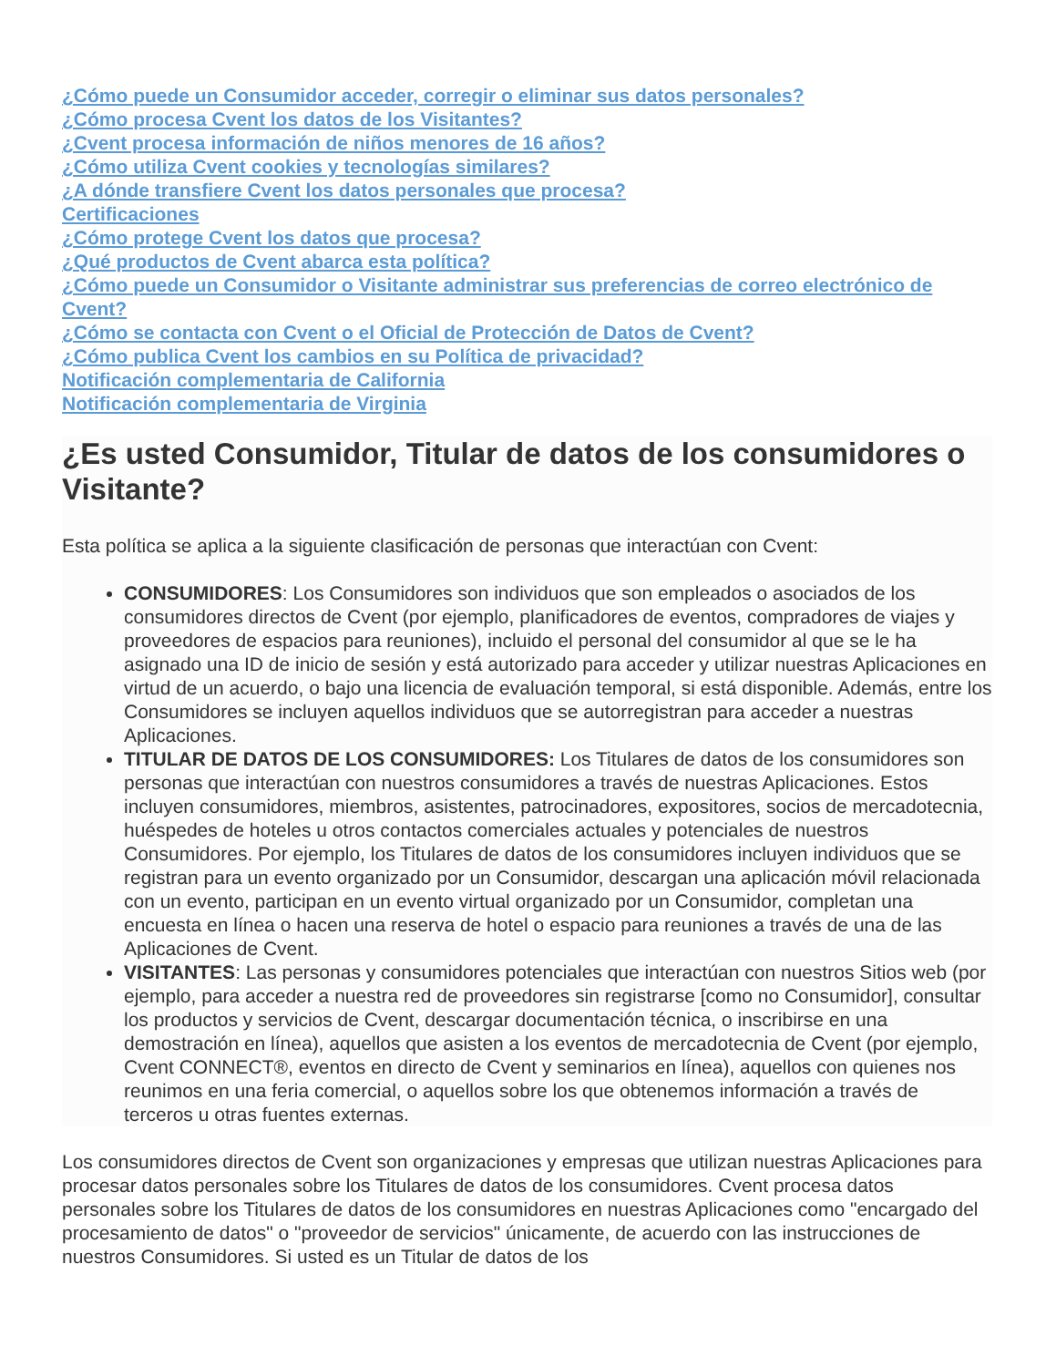¿Cómo puede un Consumidor acceder, corregir o eliminar sus datos personales?
¿Cómo procesa Cvent los datos de los Visitantes?
¿Cvent procesa información de niños menores de 16 años?
¿Cómo utiliza Cvent cookies y tecnologías similares?
¿A dónde transfiere Cvent los datos personales que procesa?
Certificaciones
¿Cómo protege Cvent los datos que procesa?
¿Qué productos de Cvent abarca esta política?
¿Cómo puede un Consumidor o Visitante administrar sus preferencias de correo electrónico de Cvent?
¿Cómo se contacta con Cvent o el Oficial de Protección de Datos de Cvent?
¿Cómo publica Cvent los cambios en su Política de privacidad?
Notificación complementaria de California
Notificación complementaria de Virginia
¿Es usted Consumidor, Titular de datos de los consumidores o Visitante?
Esta política se aplica a la siguiente clasificación de personas que interactúan con Cvent:
CONSUMIDORES: Los Consumidores son individuos que son empleados o asociados de los consumidores directos de Cvent (por ejemplo, planificadores de eventos, compradores de viajes y proveedores de espacios para reuniones), incluido el personal del consumidor al que se le ha asignado una ID de inicio de sesión y está autorizado para acceder y utilizar nuestras Aplicaciones en virtud de un acuerdo, o bajo una licencia de evaluación temporal, si está disponible. Además, entre los Consumidores se incluyen aquellos individuos que se autorregistran para acceder a nuestras Aplicaciones.
TITULAR DE DATOS DE LOS CONSUMIDORES: Los Titulares de datos de los consumidores son personas que interactúan con nuestros consumidores a través de nuestras Aplicaciones. Estos incluyen consumidores, miembros, asistentes, patrocinadores, expositores, socios de mercadotecnia, huéspedes de hoteles u otros contactos comerciales actuales y potenciales de nuestros Consumidores. Por ejemplo, los Titulares de datos de los consumidores incluyen individuos que se registran para un evento organizado por un Consumidor, descargan una aplicación móvil relacionada con un evento, participan en un evento virtual organizado por un Consumidor, completan una encuesta en línea o hacen una reserva de hotel o espacio para reuniones a través de una de las Aplicaciones de Cvent.
VISITANTES: Las personas y consumidores potenciales que interactúan con nuestros Sitios web (por ejemplo, para acceder a nuestra red de proveedores sin registrarse [como no Consumidor], consultar los productos y servicios de Cvent, descargar documentación técnica, o inscribirse en una demostración en línea), aquellos que asisten a los eventos de mercadotecnia de Cvent (por ejemplo, Cvent CONNECT®, eventos en directo de Cvent y seminarios en línea), aquellos con quienes nos reunimos en una feria comercial, o aquellos sobre los que obtenemos información a través de terceros u otras fuentes externas.
Los consumidores directos de Cvent son organizaciones y empresas que utilizan nuestras Aplicaciones para procesar datos personales sobre los Titulares de datos de los consumidores. Cvent procesa datos personales sobre los Titulares de datos de los consumidores en nuestras Aplicaciones como "encargado del procesamiento de datos" o "proveedor de servicios" únicamente, de acuerdo con las instrucciones de nuestros Consumidores. Si usted es un Titular de datos de los